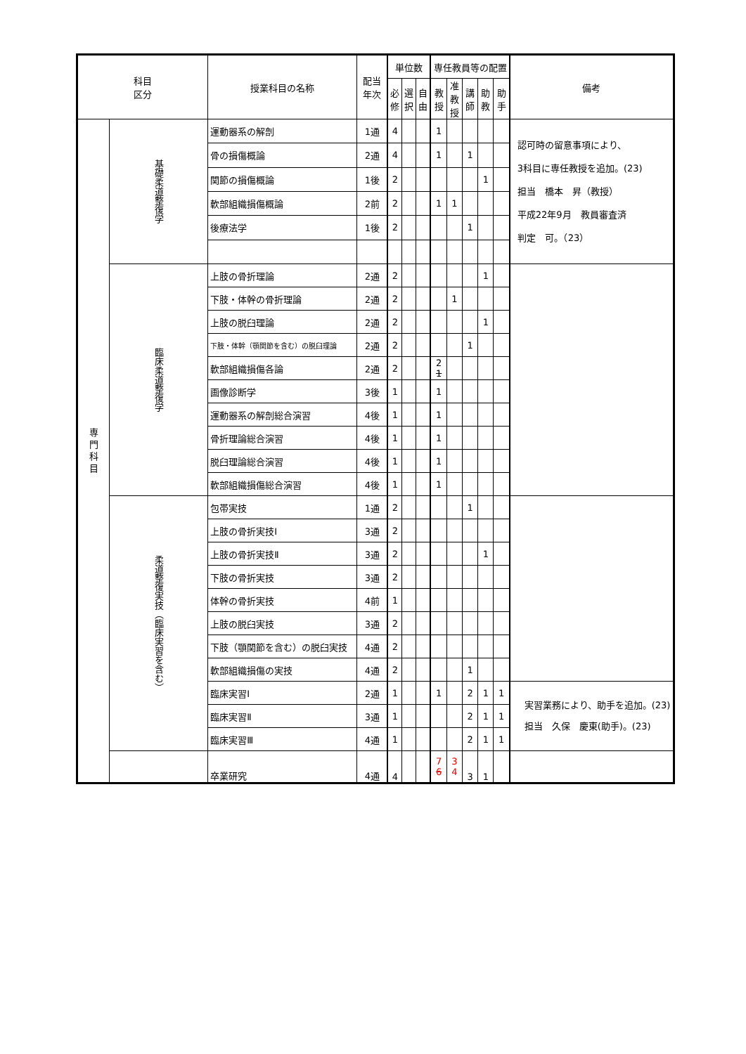| 科目 区分 | | 授業科目の名称 | 配当 年次 | 単位数 | | | 専任教員等の配置 | | | | | 備考 |
| --- | --- | --- | --- | --- | --- | --- | --- | --- | --- | --- | --- | --- |
| | | | | 必 修 | 選 択 | 自 由 | 教 授 | 准 教 授 | 講 師 | 助 教 | 助 手 | |
| 専 門 科 目 | 基礎柔道整復学 | 運動器系の解剖 | 1通 | 4 | | | 1 | | | | | 認可時の留意事項により、 3科目に専任教授を追加。(23) 担当 橋本 昇（教授） 平成22年9月 教員審査済 判定 可。（23） |
| | | 骨の損傷概論 | 2通 | 4 | | | 1 | | 1 | | | |
| | | 関節の損傷概論 | 1後 | 2 | | | | | | 1 | | |
| | | 軟部組織損傷概論 | 2前 | 2 | | | 1 | 1 | | | | |
| | | 後療法学 | 1後 | 2 | | | | | 1 | | | |
| | 臨床柔道整復学 | 上肢の骨折理論 | 2通 | 2 | | | | | | 1 | | |
| | | 下肢・体幹の骨折理論 | 2通 | 2 | | | | 1 | | | | |
| | | 上肢の脱臼理論 | 2通 | 2 | | | | | | 1 | | |
| | | 下肢・体幹（顎関節を含む）の脱臼理論 | 2通 | 2 | | | | | 1 | | | |
| | | 軟部組織損傷各論 | 2通 | 2 | | | 2 1 | | | | | |
| | | 画像診断学 | 3後 | 1 | | | 1 | | | | | |
| | | 運動器系の解剖総合演習 | 4後 | 1 | | | 1 | | | | | |
| | | 骨折理論総合演習 | 4後 | 1 | | | 1 | | | | | |
| | | 脱臼理論総合演習 | 4後 | 1 | | | 1 | | | | | |
| | | 軟部組織損傷総合演習 | 4後 | 1 | | | 1 | | | | | |
| | 柔道整復実技（臨床実習を含む） | 包帯実技 | 1通 | 2 | | | | | 1 | | | |
| | | 上肢の骨折実技Ⅰ | 3通 | 2 | | | | | | | | |
| | | 上肢の骨折実技Ⅱ | 3通 | 2 | | | | | | 1 | | |
| | | 下肢の骨折実技 | 3通 | 2 | | | | | | | | |
| | | 体幹の骨折実技 | 4前 | 1 | | | | | | | | |
| | | 上肢の脱臼実技 | 3通 | 2 | | | | | | | | |
| | | 下肢（顎関節を含む）の脱臼実技 | 4通 | 2 | | | | | | | | |
| | | 軟部組織損傷の実技 | 4通 | 2 | | | | | 1 | | | |
| | | 臨床実習Ⅰ | 2通 | 1 | | | 1 | | 2 | 1 | 1 | 実習業務により、助手を追加。(23) 担当 久保 慶東(助手)。(23) |
| | | 臨床実習Ⅱ | 3通 | 1 | | | | | 2 | 1 | 1 | |
| | | 臨床実習Ⅲ | 4通 | 1 | | | | | 2 | 1 | 1 | |
| | | 卒業研究 | 4通 | 4 | | | 7 6 | 3 4 | 3 | 1 | | |